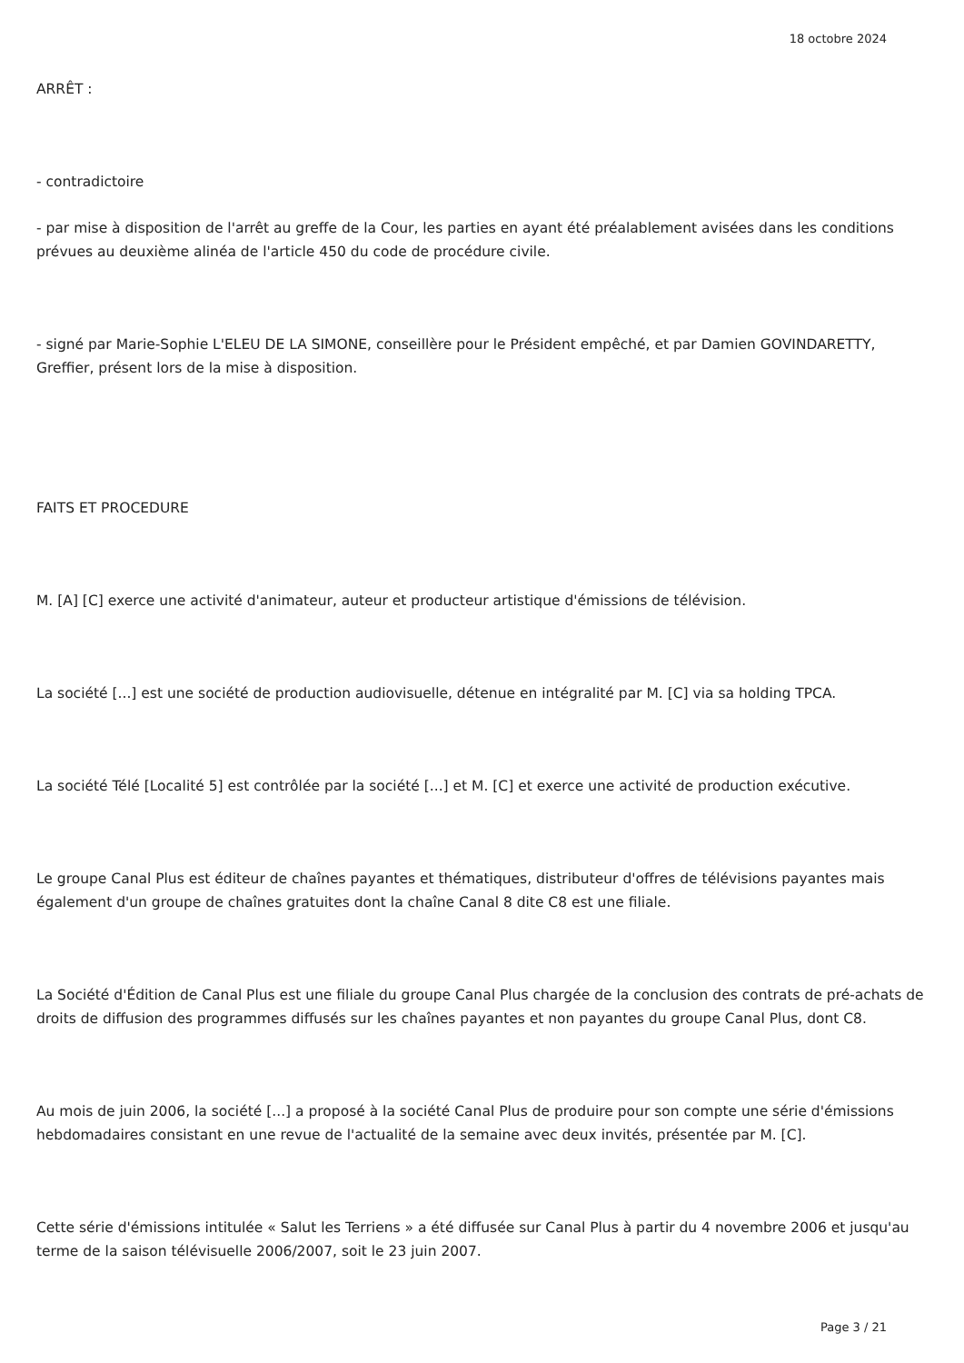18 octobre 2024
ARRÊT :
- contradictoire
- par mise à disposition de l'arrêt au greffe de la Cour, les parties en ayant été préalablement avisées dans les conditions prévues au deuxième alinéa de l'article 450 du code de procédure civile.
- signé par Marie-Sophie L'ELEU DE LA SIMONE, conseillère pour le Président empêché, et par Damien GOVINDARETTY, Greffier, présent lors de la mise à disposition.
FAITS ET PROCEDURE
M. [A] [C] exerce une activité d'animateur, auteur et producteur artistique d'émissions de télévision.
La société [...] est une société de production audiovisuelle, détenue en intégralité par M. [C] via sa holding TPCA.
La société Télé [Localité 5] est contrôlée par la société [...] et M. [C] et exerce une activité de production exécutive.
Le groupe Canal Plus est éditeur de chaînes payantes et thématiques, distributeur d'offres de télévisions payantes mais également d'un groupe de chaînes gratuites dont la chaîne Canal 8 dite C8 est une filiale.
La Société d'Édition de Canal Plus est une filiale du groupe Canal Plus chargée de la conclusion des contrats de pré-achats de droits de diffusion des programmes diffusés sur les chaînes payantes et non payantes du groupe Canal Plus, dont C8.
Au mois de juin 2006, la société [...] a proposé à la société Canal Plus de produire pour son compte une série d'émissions hebdomadaires consistant en une revue de l'actualité de la semaine avec deux invités, présentée par M. [C].
Cette série d'émissions intitulée « Salut les Terriens » a été diffusée sur Canal Plus à partir du 4 novembre 2006 et jusqu'au terme de la saison télévisuelle 2006/2007, soit le 23 juin 2007.
Page 3 / 21